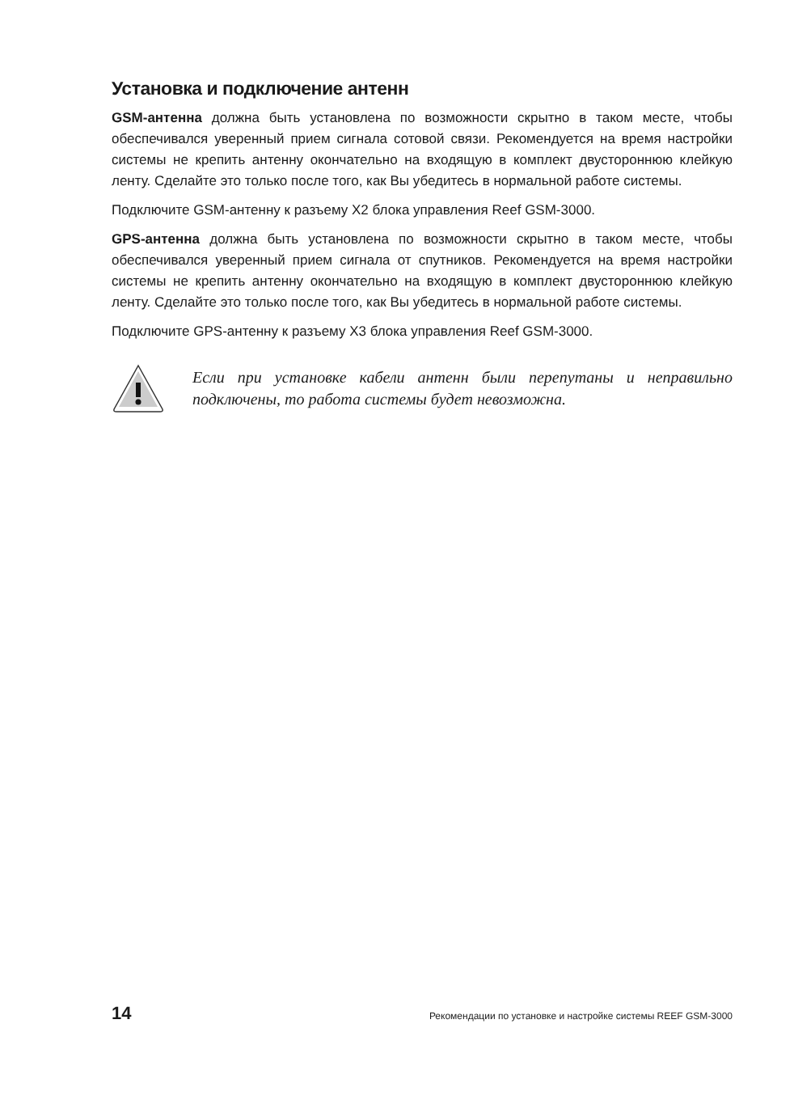Установка и подключение антенн
GSM-антенна должна быть установлена по возможности скрытно в таком месте, чтобы обеспечивался уверенный прием сигнала сотовой связи. Рекомендуется на время настройки системы не крепить антенну окончательно на входящую в комплект двустороннюю клейкую ленту. Сделайте это только после того, как Вы убедитесь в нормальной работе системы.
Подключите GSM-антенну к разъему X2 блока управления Reef GSM-3000.
GPS-антенна должна быть установлена по возможности скрытно в таком месте, чтобы обеспечивался уверенный прием сигнала от спутников. Рекомендуется на время настройки системы не крепить антенну окончательно на входящую в комплект двустороннюю клейкую ленту. Сделайте это только после того, как Вы убедитесь в нормальной работе системы.
Подключите GPS-антенну к разъему X3 блока управления Reef GSM-3000.
Если при установке кабели антенн были перепутаны и неправильно подключены, то работа системы будет невозможна.
14 Рекомендации по установке и настройке системы REEF GSM-3000